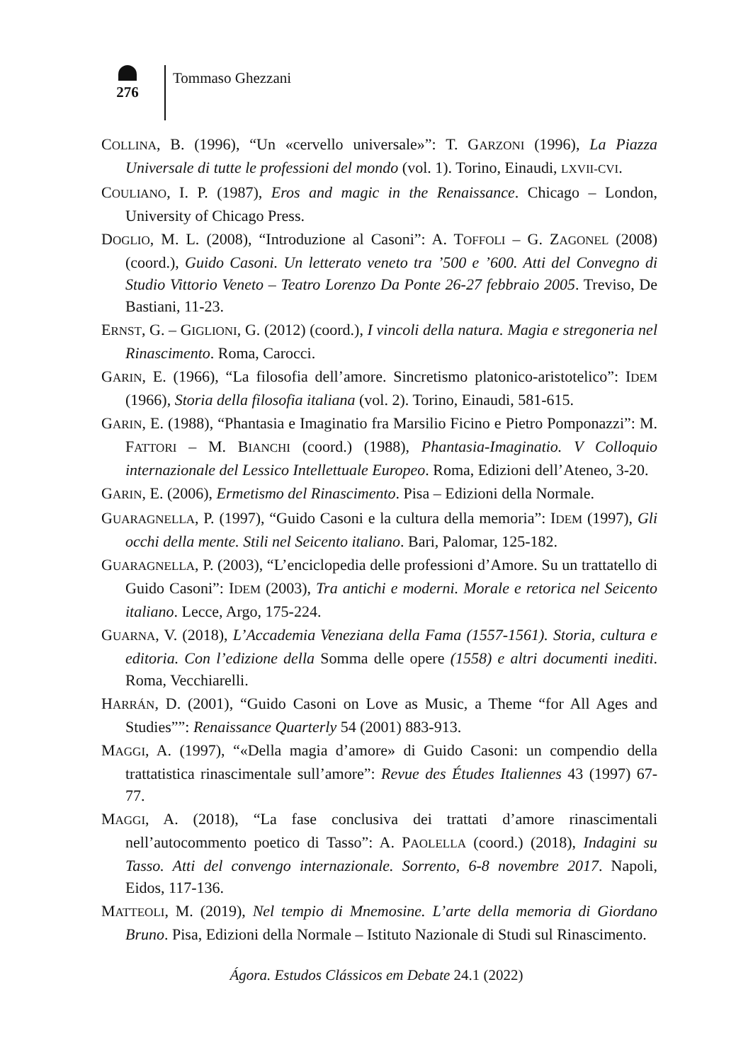276
Tommaso Ghezzani
COLLINA, B. (1996), “Un «cervello universale»”: T. GARZONI (1996), La Piazza Universale di tutte le professioni del mondo (vol. 1). Torino, Einaudi, LXVII-CVI.
COULIANO, I. P. (1987), Eros and magic in the Renaissance. Chicago – London, University of Chicago Press.
DOGLIO, M. L. (2008), “Introduzione al Casoni”: A. TOFFOLI – G. ZAGONEL (2008) (coord.), Guido Casoni. Un letterato veneto tra ’500 e ’600. Atti del Convegno di Studio Vittorio Veneto – Teatro Lorenzo Da Ponte 26-27 febbraio 2005. Treviso, De Bastiani, 11-23.
ERNST, G. – GIGLIONI, G. (2012) (coord.), I vincoli della natura. Magia e stregoneria nel Rinascimento. Roma, Carocci.
GARIN, E. (1966), “La filosofia dell’amore. Sincretismo platonico-aristotelico”: IDEM (1966), Storia della filosofia italiana (vol. 2). Torino, Einaudi, 581-615.
GARIN, E. (1988), “Phantasia e Imaginatio fra Marsilio Ficino e Pietro Pomponazzi”: M. FATTORI – M. BIANCHI (coord.) (1988), Phantasia-Imaginatio. V Colloquio internazionale del Lessico Intellettuale Europeo. Roma, Edizioni dell’Ateneo, 3-20.
GARIN, E. (2006), Ermetismo del Rinascimento. Pisa – Edizioni della Normale.
GUARAGNELLA, P. (1997), “Guido Casoni e la cultura della memoria”: IDEM (1997), Gli occhi della mente. Stili nel Seicento italiano. Bari, Palomar, 125-182.
GUARAGNELLA, P. (2003), “L’enciclopedia delle professioni d’Amore. Su un trattatello di Guido Casoni”: IDEM (2003), Tra antichi e moderni. Morale e retorica nel Seicento italiano. Lecce, Argo, 175-224.
GUARNA, V. (2018), L’Accademia Veneziana della Fama (1557-1561). Storia, cultura e editoria. Con l’edizione della Somma delle opere (1558) e altri documenti inediti. Roma, Vecchiarelli.
HARRÁN, D. (2001), “Guido Casoni on Love as Music, a Theme “for All Ages and Studies””: Renaissance Quarterly 54 (2001) 883-913.
MAGGI, A. (1997), “«Della magia d’amore» di Guido Casoni: un compendio della trattatistica rinascimentale sull’amore”: Revue des Études Italiennes 43 (1997) 67-77.
MAGGI, A. (2018), “La fase conclusiva dei trattati d’amore rinascimentali nell’autocommento poetico di Tasso”: A. PAOLELLA (coord.) (2018), Indagini su Tasso. Atti del convengo internazionale. Sorrento, 6-8 novembre 2017. Napoli, Eidos, 117-136.
MATTEOLI, M. (2019), Nel tempio di Mnemosine. L’arte della memoria di Giordano Bruno. Pisa, Edizioni della Normale – Istituto Nazionale di Studi sul Rinascimento.
Ágora. Estudos Clássicos em Debate 24.1 (2022)